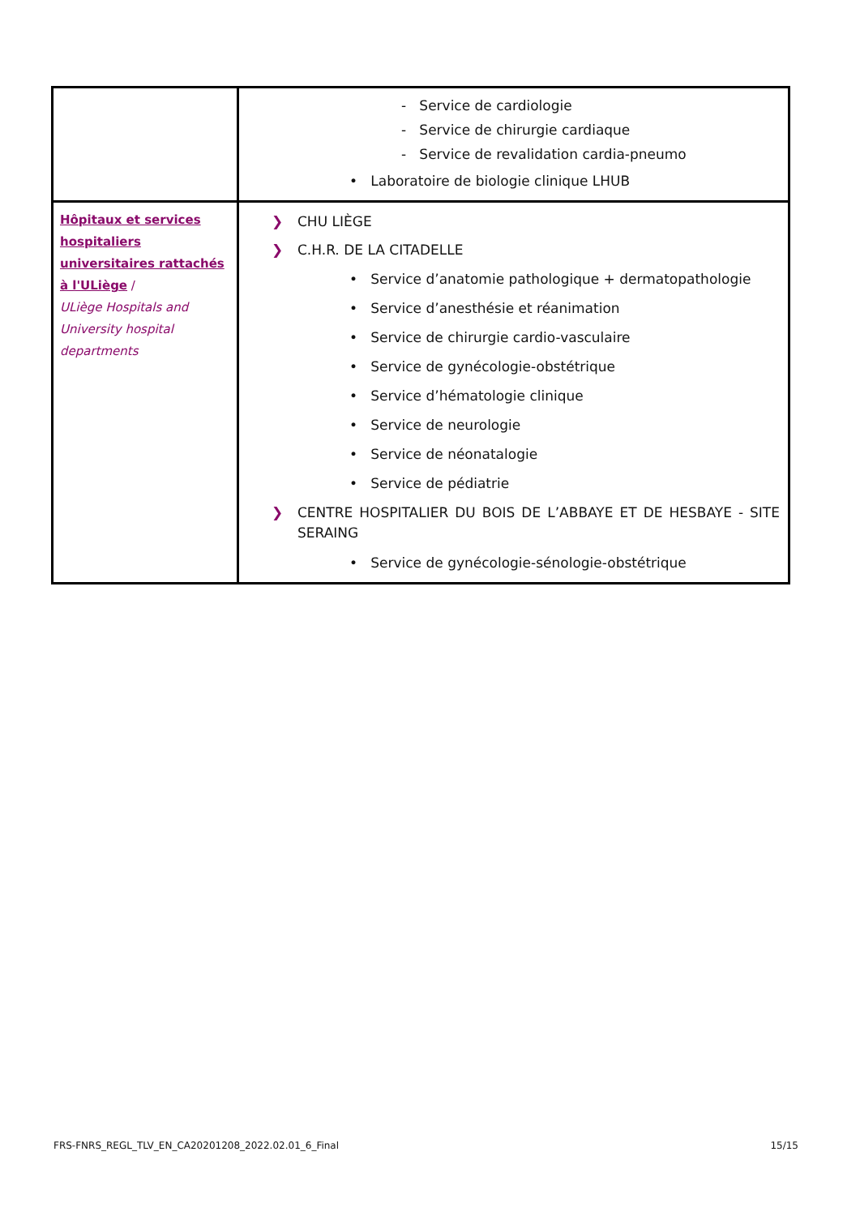| | - Service de cardiologie - Service de chirurgie cardiaque - Service de revalidation cardia-pneumo • Laboratoire de biologie clinique LHUB |
| Hôpitaux et services hospitaliers universitaires rattachés à l'ULiège / ULiège Hospitals and University hospital departments | ❯ CHU LIÈGE ❯ C.H.R. DE LA CITADELLE • Service d’anatomie pathologique + dermatopathologie • Service d’anesthésie et réanimation • Service de chirurgie cardio-vasculaire • Service de gynécologie-obstétrique • Service d’hématologie clinique • Service de neurologie • Service de néonatalogie • Service de pédiatrie ❯ CENTRE HOSPITALIER DU BOIS DE L’ABBAYE ET DE HESBAYE - SITE SERAING • Service de gynécologie-sénologie-obstétrique |
FRS-FNRS_REGL_TLV_EN_CA20201208_2022.02.01_6_Final 15/15